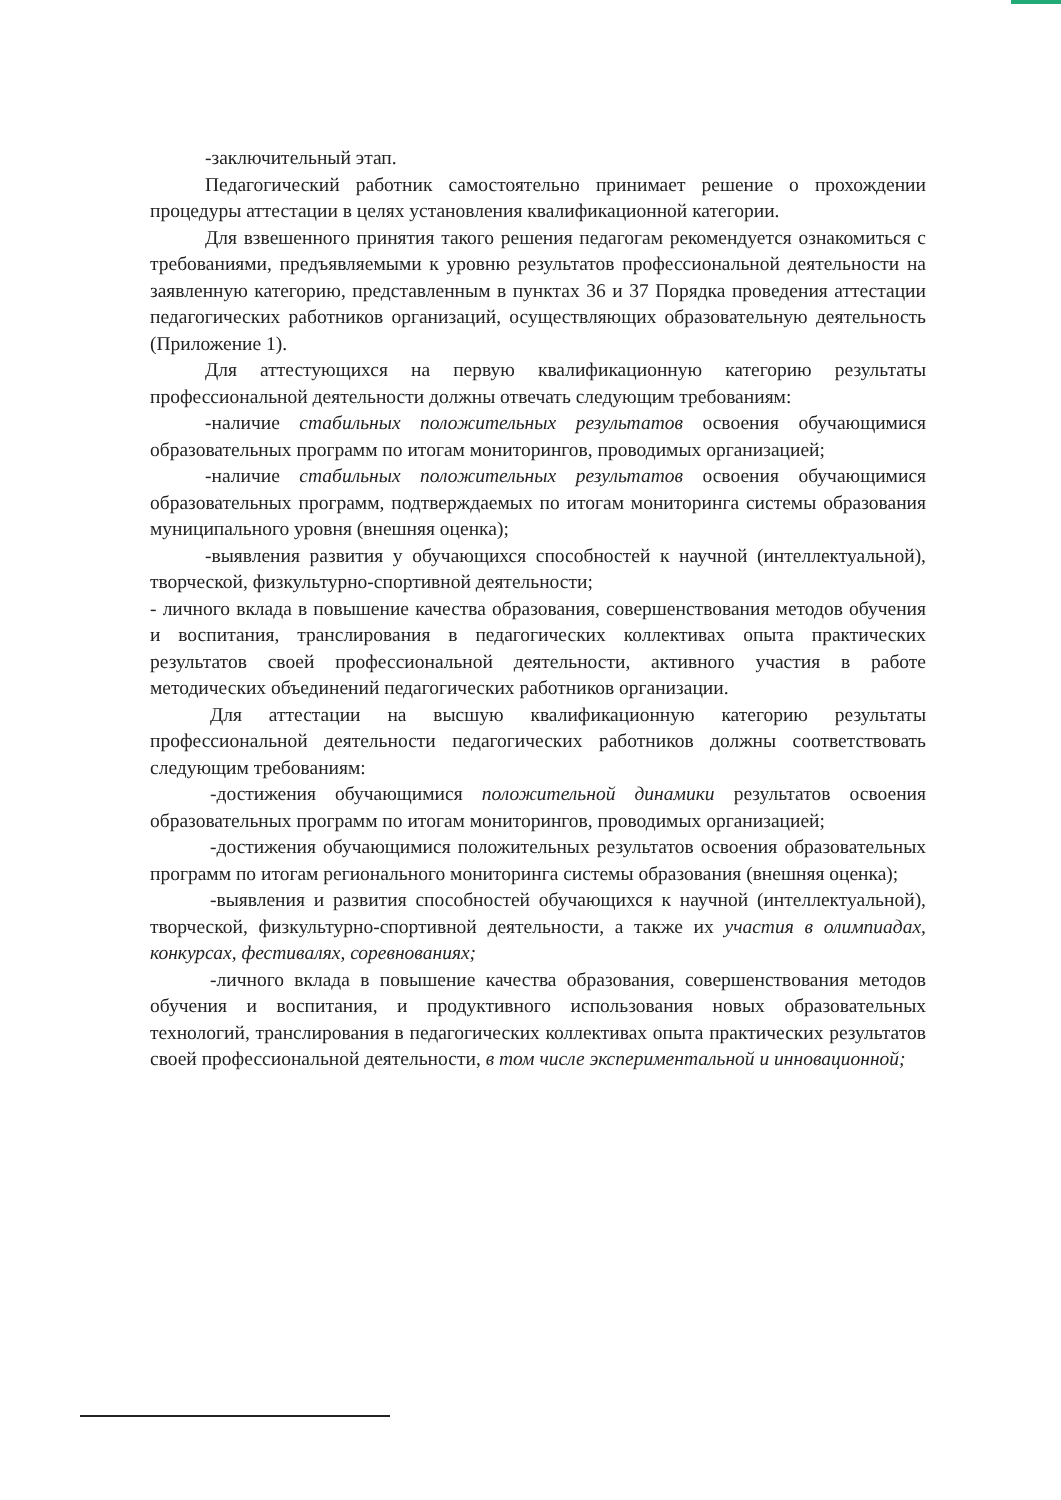-заключительный этап.
Педагогический работник самостоятельно принимает решение о прохождении процедуры аттестации в целях установления квалификационной категории.
Для взвешенного принятия такого решения педагогам рекомендуется ознакомиться с требованиями, предъявляемыми к уровню результатов профессиональной деятельности на заявленную категорию, представленным в пунктах 36 и 37 Порядка проведения аттестации педагогических работников организаций, осуществляющих образовательную деятельность (Приложение 1).
Для аттестующихся на первую квалификационную категорию результаты профессиональной деятельности должны отвечать следующим требованиям:
-наличие стабильных положительных результатов освоения обучающимися образовательных программ по итогам мониторингов, проводимых организацией;
-наличие стабильных положительных результатов освоения обучающимися образовательных программ, подтверждаемых по итогам мониторинга системы образования муниципального уровня (внешняя оценка);
-выявления развития у обучающихся способностей к научной (интеллектуальной), творческой, физкультурно-спортивной деятельности;
- личного вклада в повышение качества образования, совершенствования методов обучения и воспитания, транслирования в педагогических коллективах опыта практических результатов своей профессиональной деятельности, активного участия в работе методических объединений педагогических работников организации.
Для аттестации на высшую квалификационную категорию результаты профессиональной деятельности педагогических работников должны соответствовать следующим требованиям:
-достижения обучающимися положительной динамики результатов освоения образовательных программ по итогам мониторингов, проводимых организацией;
-достижения обучающимися положительных результатов освоения образовательных программ по итогам регионального мониторинга системы образования (внешняя оценка);
-выявления и развития способностей обучающихся к научной (интеллектуальной), творческой, физкультурно-спортивной деятельности, а также их участия в олимпиадах, конкурсах, фестивалях, соревнованиях;
-личного вклада в повышение качества образования, совершенствования методов обучения и воспитания, и продуктивного использования новых образовательных технологий, транслирования в педагогических коллективах опыта практических результатов своей профессиональной деятельности, в том числе экспериментальной и инновационной;